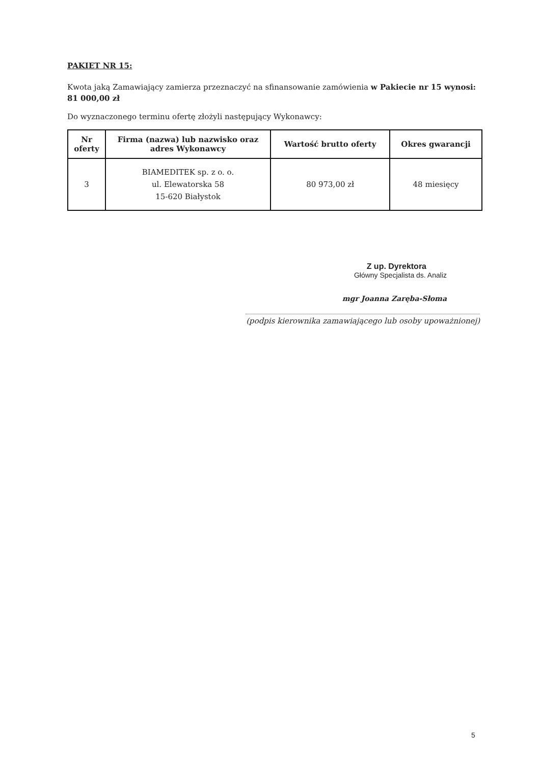PAKIET NR 15:
Kwota jaką Zamawiający zamierza przeznaczyć na sfinansowanie zamówienia w Pakiecie nr 15 wynosi: 81 000,00 zł
Do wyznaczonego terminu ofertę złożyli następujący Wykonawcy:
| Nr oferty | Firma (nazwa) lub nazwisko oraz adres Wykonawcy | Wartość brutto oferty | Okres gwarancji |
| --- | --- | --- | --- |
| 3 | BIAMEDITEK sp. z o. o. ul. Elewatorska 58 15-620 Białystok | 80 973,00 zł | 48 miesięcy |
Z up. Dyrektora
Główny Specjalista ds. Analiz
mgr Joanna Zaręba-Słoma
(podpis kierownika zamawiającego lub osoby upoważnionej)
5